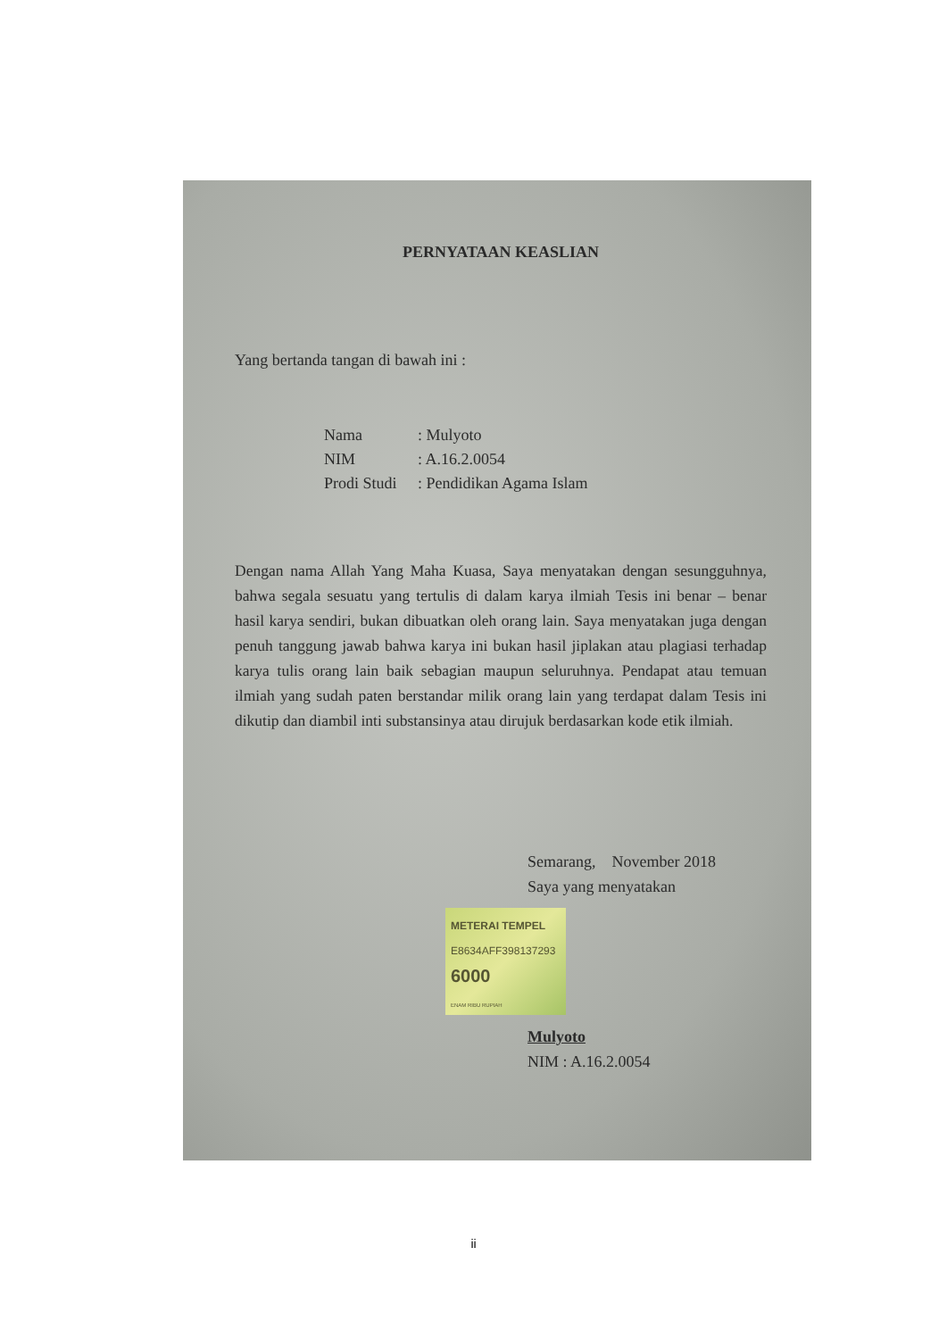PERNYATAAN KEASLIAN
Yang bertanda tangan di bawah ini :
Nama: Mulyoto
NIM: A.16.2.0054
Prodi Studi: Pendidikan Agama Islam
Dengan nama Allah Yang Maha Kuasa, Saya menyatakan dengan sesungguhnya, bahwa segala sesuatu yang tertulis di dalam karya ilmiah Tesis ini benar – benar hasil karya sendiri, bukan dibuatkan oleh orang lain. Saya menyatakan juga dengan penuh tanggung jawab bahwa karya ini bukan hasil jiplakan atau plagiasi terhadap karya tulis orang lain baik sebagian maupun seluruhnya. Pendapat atau temuan ilmiah yang sudah paten berstandar milik orang lain yang terdapat dalam Tesis ini dikutip dan diambil inti substansinya atau dirujuk berdasarkan kode etik ilmiah.
Semarang, November 2018
Saya yang menyatakan
METERAI TEMPEL
E8634AFF398137293
6000
ENAM RIBU RUPIAH
Mulyoto
NIM : A.16.2.0054
ii